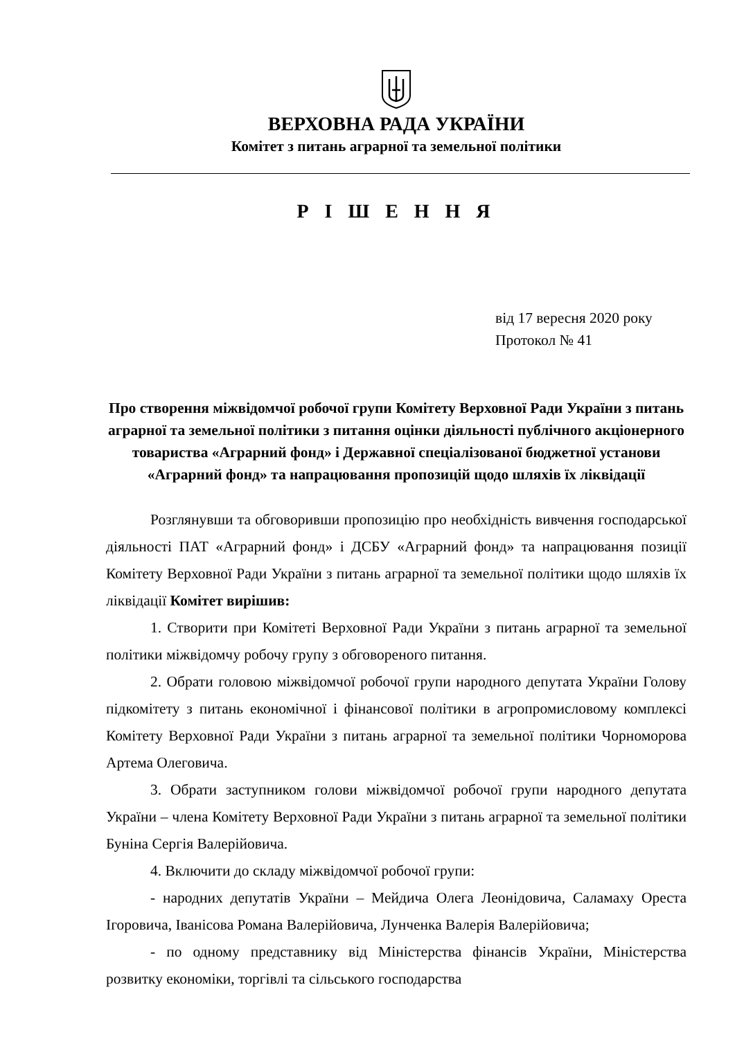ВЕРХОВНА РАДА УКРАЇНИ
Комітет з питань аграрної та земельної політики
Р І Ш Е Н Н Я
від 17 вересня 2020 року
Протокол № 41
Про створення міжвідомчої робочої групи Комітету Верховної Ради України з питань аграрної та земельної політики з питання оцінки діяльності публічного акціонерного товариства «Аграрний фонд» і Державної спеціалізованої бюджетної установи «Аграрний фонд» та напрацювання пропозицій щодо шляхів їх ліквідації
Розглянувши та обговоривши пропозицію про необхідність вивчення господарської діяльності ПАТ «Аграрний фонд» і ДСБУ «Аграрний фонд» та напрацювання позиції Комітету Верховної Ради України з питань аграрної та земельної політики щодо шляхів їх ліквідації Комітет вирішив:
1. Створити при Комітеті Верховної Ради України з питань аграрної та земельної політики міжвідомчу робочу групу з обговореного питання.
2. Обрати головою міжвідомчої робочої групи народного депутата України Голову підкомітету з питань економічної і фінансової політики в агропромисловому комплексі Комітету Верховної Ради України з питань аграрної та земельної політики Чорноморова Артема Олеговича.
3. Обрати заступником голови міжвідомчої робочої групи народного депутата України – члена Комітету Верховної Ради України з питань аграрної та земельної політики Буніна Сергія Валерійовича.
4. Включити до складу міжвідомчої робочої групи:
- народних депутатів України – Мейдича Олега Леонідовича, Саламаху Ореста Ігоровича, Іванісова Романа Валерійовича, Лунченка Валерія Валерійовича;
- по одному представнику від Міністерства фінансів України, Міністерства розвитку економіки, торгівлі та сільського господарства